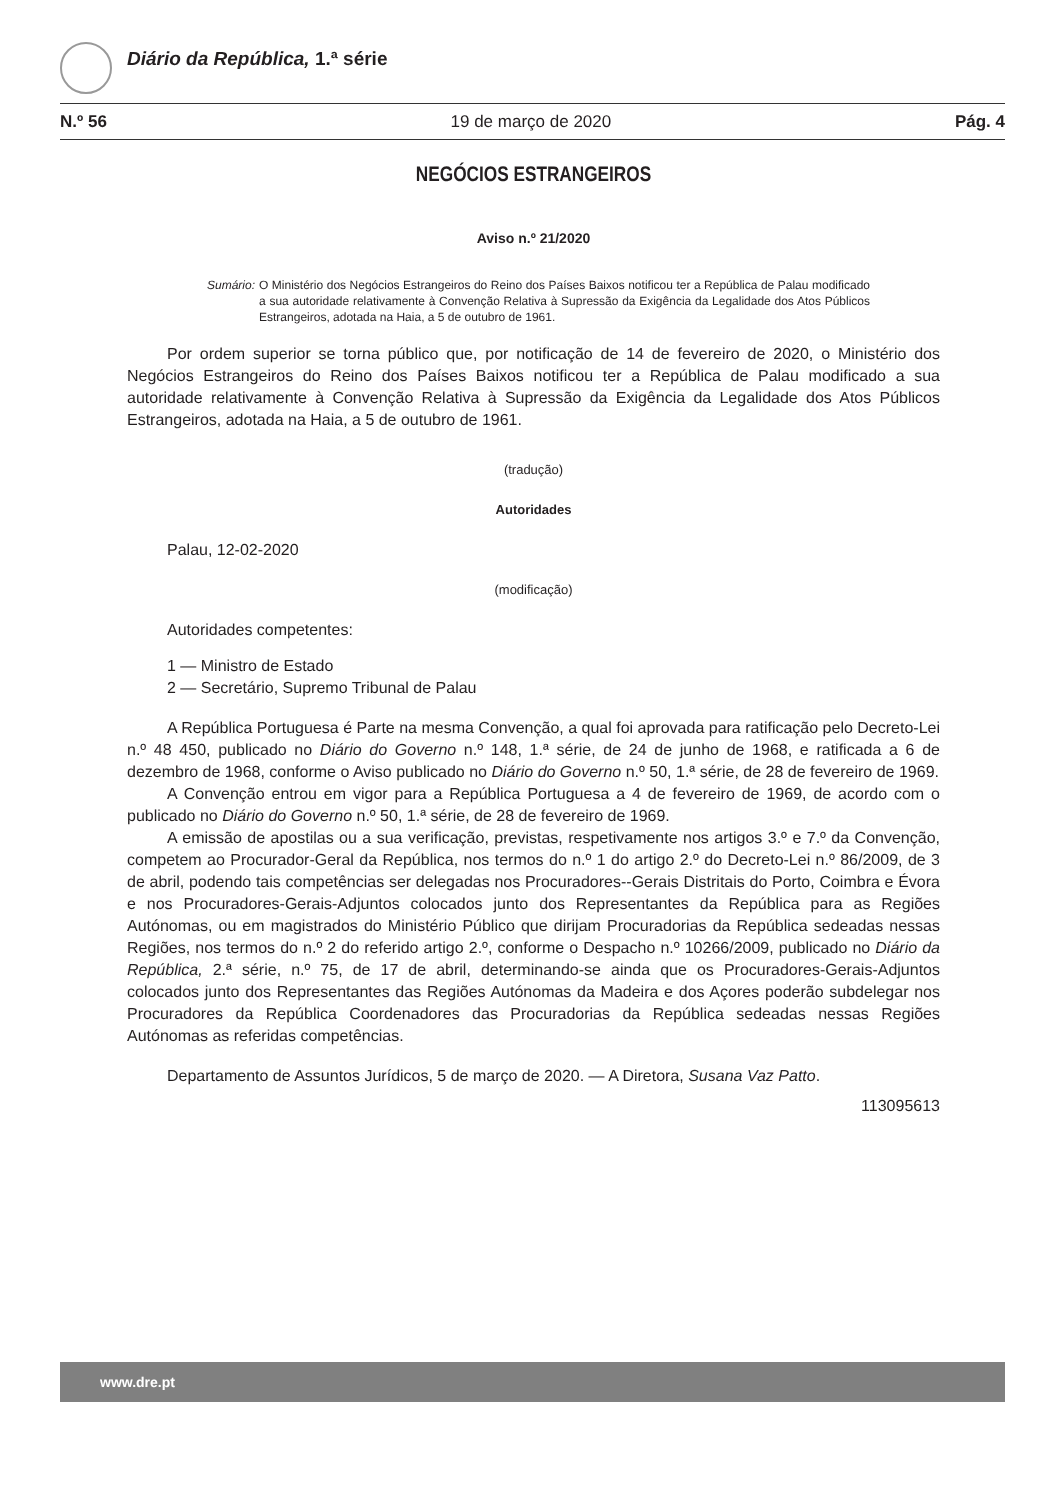Diário da República, 1.ª série
N.º 56 19 de março de 2020 Pág. 4
NEGÓCIOS ESTRANGEIROS
Aviso n.º 21/2020
Sumário: O Ministério dos Negócios Estrangeiros do Reino dos Países Baixos notificou ter a República de Palau modificado a sua autoridade relativamente à Convenção Relativa à Supressão da Exigência da Legalidade dos Atos Públicos Estrangeiros, adotada na Haia, a 5 de outubro de 1961.
Por ordem superior se torna público que, por notificação de 14 de fevereiro de 2020, o Ministério dos Negócios Estrangeiros do Reino dos Países Baixos notificou ter a República de Palau modificado a sua autoridade relativamente à Convenção Relativa à Supressão da Exigência da Legalidade dos Atos Públicos Estrangeiros, adotada na Haia, a 5 de outubro de 1961.
(tradução)
Autoridades
Palau, 12-02-2020
(modificação)
Autoridades competentes:
1 — Ministro de Estado
2 — Secretário, Supremo Tribunal de Palau
A República Portuguesa é Parte na mesma Convenção, a qual foi aprovada para ratificação pelo Decreto-Lei n.º 48 450, publicado no Diário do Governo n.º 148, 1.ª série, de 24 de junho de 1968, e ratificada a 6 de dezembro de 1968, conforme o Aviso publicado no Diário do Governo n.º 50, 1.ª série, de 28 de fevereiro de 1969.
A Convenção entrou em vigor para a República Portuguesa a 4 de fevereiro de 1969, de acordo com o publicado no Diário do Governo n.º 50, 1.ª série, de 28 de fevereiro de 1969.
A emissão de apostilas ou a sua verificação, previstas, respetivamente nos artigos 3.º e 7.º da Convenção, competem ao Procurador-Geral da República, nos termos do n.º 1 do artigo 2.º do Decreto-Lei n.º 86/2009, de 3 de abril, podendo tais competências ser delegadas nos Procuradores--Gerais Distritais do Porto, Coimbra e Évora e nos Procuradores-Gerais-Adjuntos colocados junto dos Representantes da República para as Regiões Autónomas, ou em magistrados do Ministério Público que dirijam Procuradorias da República sedeadas nessas Regiões, nos termos do n.º 2 do referido artigo 2.º, conforme o Despacho n.º 10266/2009, publicado no Diário da República, 2.ª série, n.º 75, de 17 de abril, determinando-se ainda que os Procuradores-Gerais-Adjuntos colocados junto dos Representantes das Regiões Autónomas da Madeira e dos Açores poderão subdelegar nos Procuradores da República Coordenadores das Procuradorias da República sedeadas nessas Regiões Autónomas as referidas competências.
Departamento de Assuntos Jurídicos, 5 de março de 2020. — A Diretora, Susana Vaz Patto.
113095613
www.dre.pt